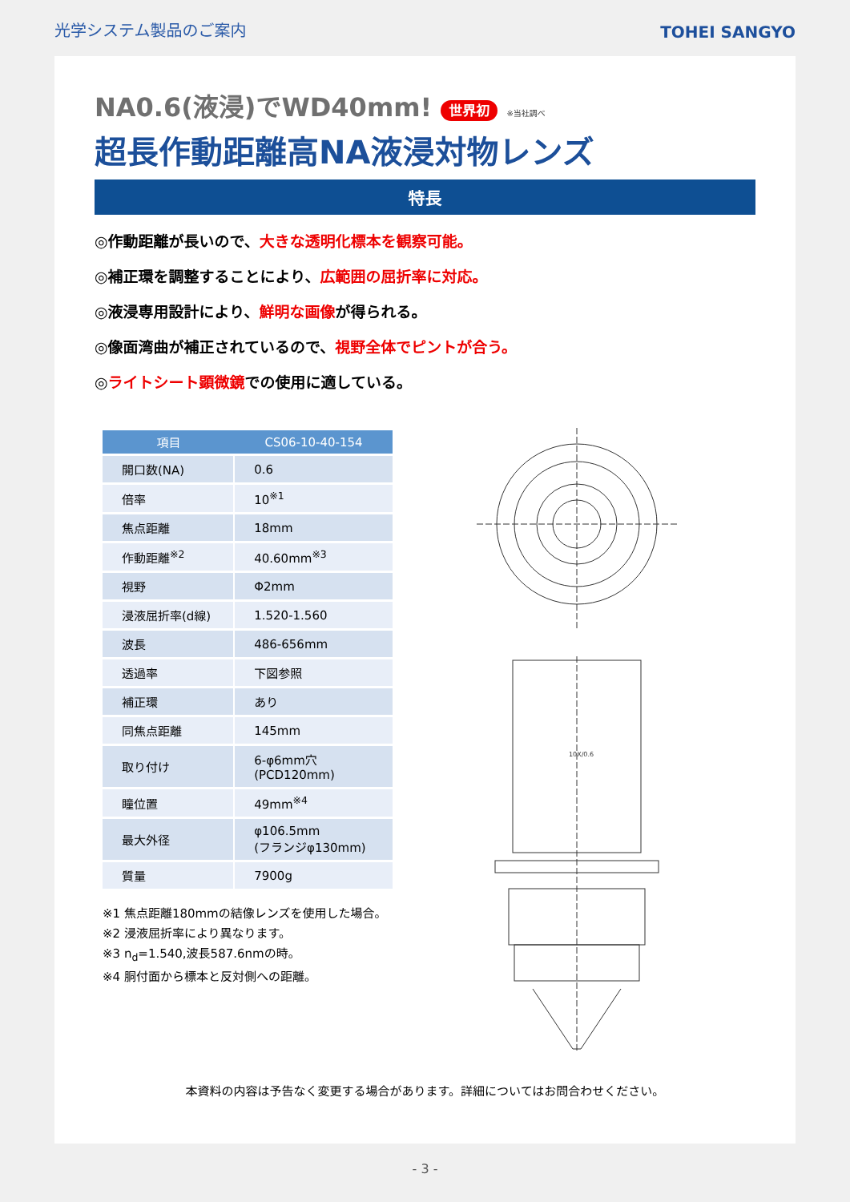光学システム製品のご案内
TOHEI SANGYO
NA0.6(液浸)でWD40mm! 世界初 ※当社調べ
超長作動距離高NA液浸対物レンズ
特長
◎作動距離が長いので、大きな透明化標本を観察可能。
◎補正環を調整することにより、広範囲の屈折率に対応。
◎液浸専用設計により、鮮明な画像が得られる。
◎像面湾曲が補正されているので、視野全体でピントが合う。
◎ライトシート顕微鏡での使用に適している。
| 項目 | CS06-10-40-154 |
| --- | --- |
| 開口数(NA) | 0.6 |
| 倍率 | 10<sup>※1</sup> |
| 焦点距離 | 18mm |
| 作動距離<sup>※2</sup> | 40.60mm<sup>※3</sup> |
| 視野 | Φ2mm |
| 浸液屈折率(d線) | 1.520-1.560 |
| 波長 | 486-656mm |
| 透過率 | 下図参照 |
| 補正環 | あり |
| 同焦点距離 | 145mm |
| 取り付け | 6-φ6mm穴 (PCD120mm) |
| 瞳位置 | 49mm<sup>※4</sup> |
| 最大外径 | φ106.5mm (フランジφ130mm) |
| 質量 | 7900g |
※1 焦点距離180mmの結像レンズを使用した場合。
※2 浸液屈折率により異なります。
※3 n<sub>d</sub>=1.540,波長587.6nmの時。
※4 胴付面から標本と反対側への距離。
10X/0.6
本資料の内容は予告なく変更する場合があります。詳細についてはお問合わせください。
- 3 -